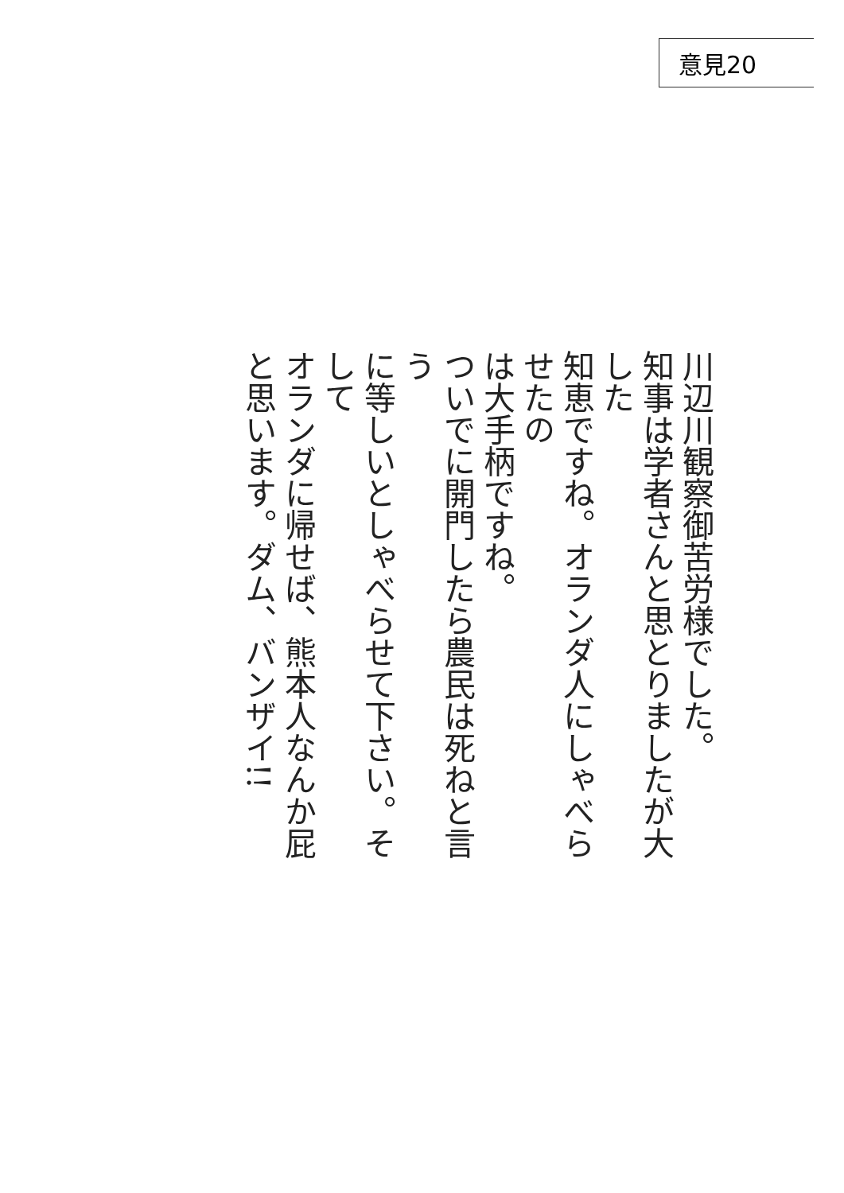意見20
川辺川観察御苦労様でした。
知事は学者さんと思とりましたが大した
知恵ですね。オランダ人にしゃべらせたの
は大手柄ですね。
ついでに開門したら農民は死ねと言う
に等しいとしゃべらせて下さい。そして
オランダに帰せば、熊本人なんか屁
と思います。ダム、バンザイ!!